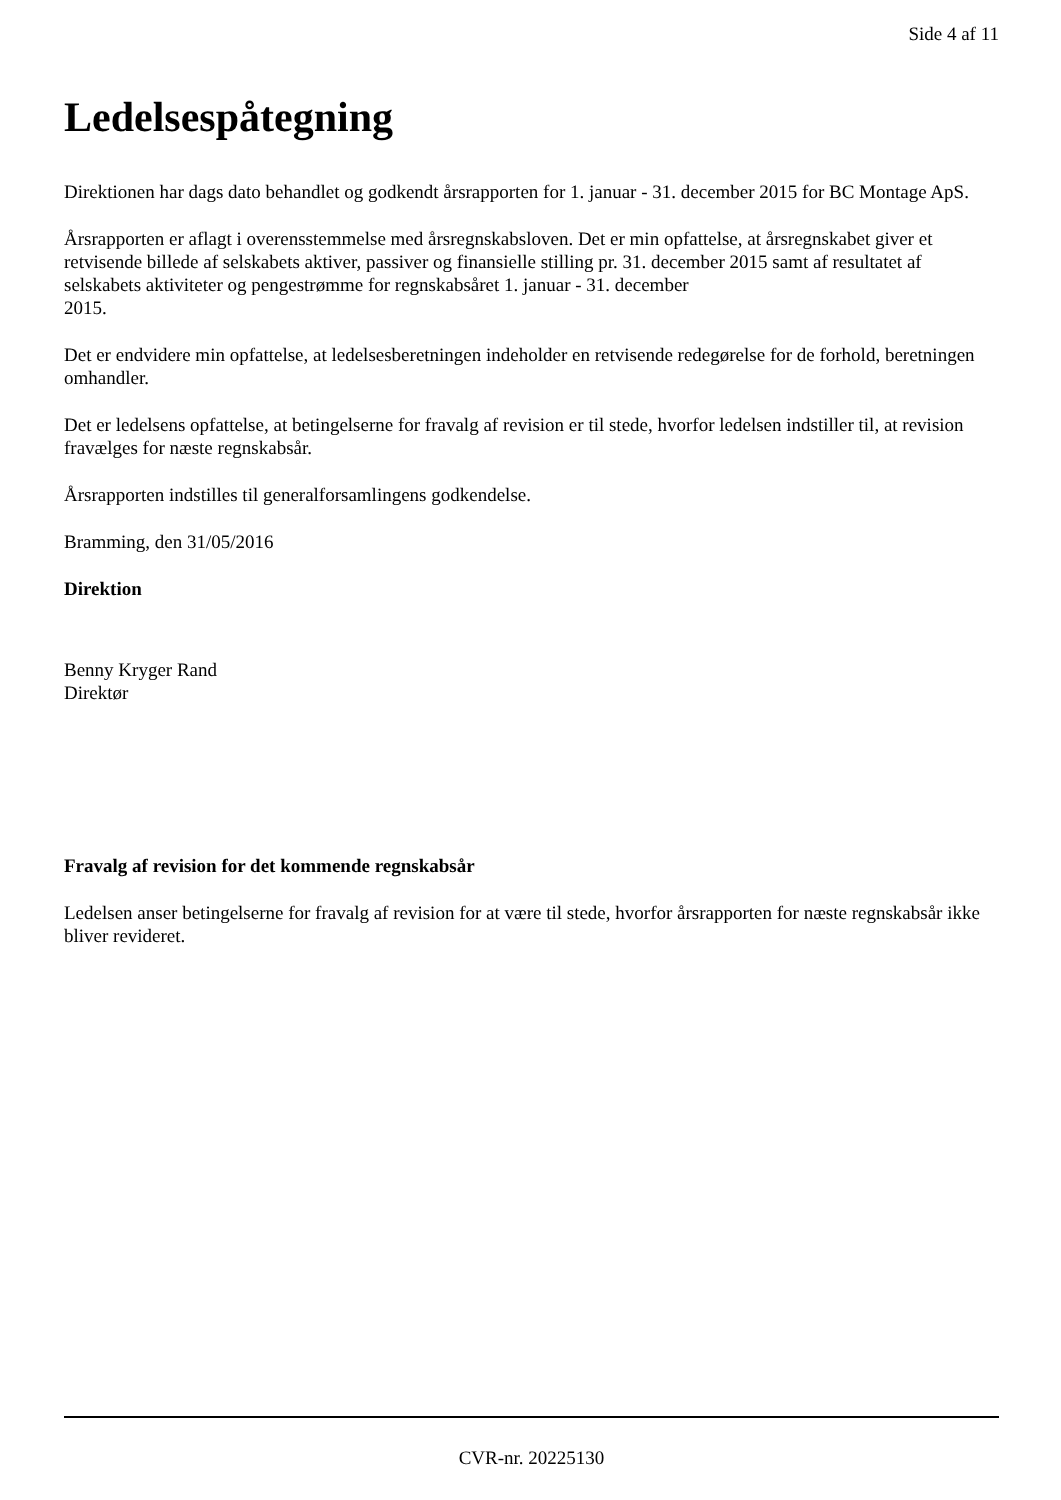Side 4 af 11
Ledelsespåtegning
Direktionen har dags dato behandlet og godkendt årsrapporten for 1. januar - 31. december 2015 for BC Montage ApS.
Årsrapporten er aflagt i overensstemmelse med årsregnskabsloven. Det er min opfattelse, at årsregnskabet giver et retvisende billede af selskabets aktiver, passiver og finansielle stilling pr. 31. december 2015 samt af resultatet af selskabets aktiviteter og pengestrømme for regnskabsåret 1. januar - 31. december
2015.
Det er endvidere min opfattelse, at ledelsesberetningen indeholder en retvisende redegørelse for de forhold, beretningen omhandler.
Det er ledelsens opfattelse, at betingelserne for fravalg af revision er til stede, hvorfor ledelsen indstiller til, at revision fravælges for næste regnskabsår.
Årsrapporten indstilles til generalforsamlingens godkendelse.
Bramming, den 31/05/2016
Direktion
Benny Kryger Rand
Direktør
Fravalg af revision for det kommende regnskabsår
Ledelsen anser betingelserne for fravalg af revision for at være til stede, hvorfor årsrapporten for næste regnskabsår ikke bliver revideret.
CVR-nr. 20225130